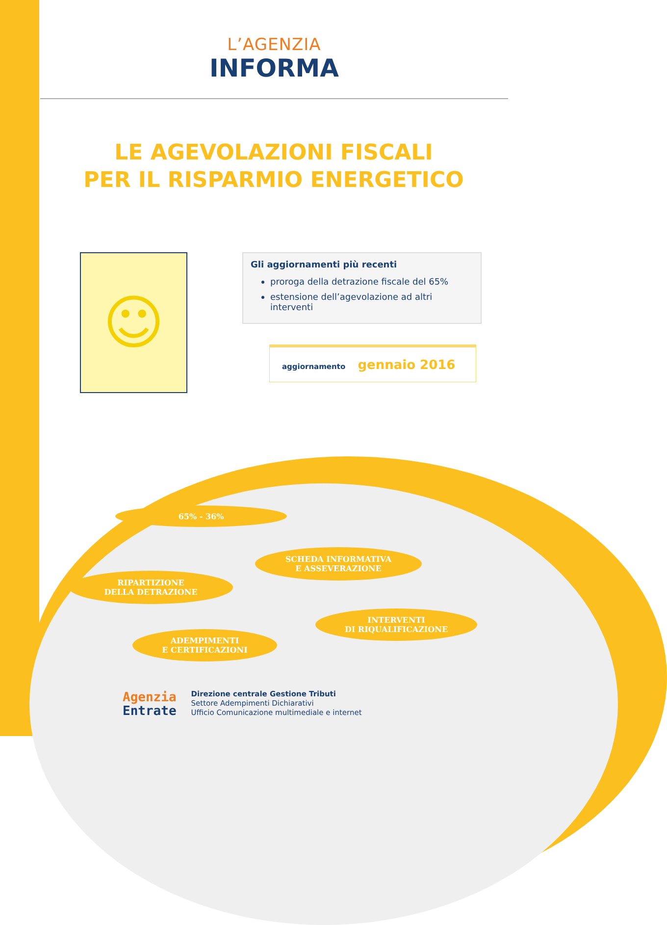L’AGENZIA
INFORMA
LE AGEVOLAZIONI FISCALI
PER IL RISPARMIO ENERGETICO
☺
Gli aggiornamenti più recenti
proroga della detrazione fiscale del 65%
estensione dell’agevolazione ad altri interventi
aggiornamento gennaio 2016
65% - 36%
SCHEDA INFORMATIVA
E ASSEVERAZIONE
RIPARTIZIONE
DELLA DETRAZIONE
INTERVENTI
DI RIQUALIFICAZIONE
ADEMPIMENTI
E CERTIFICAZIONI
Agenzia
Entrate
Direzione centrale Gestione Tributi
Settore Adempimenti Dichiarativi
Ufficio Comunicazione multimediale e internet